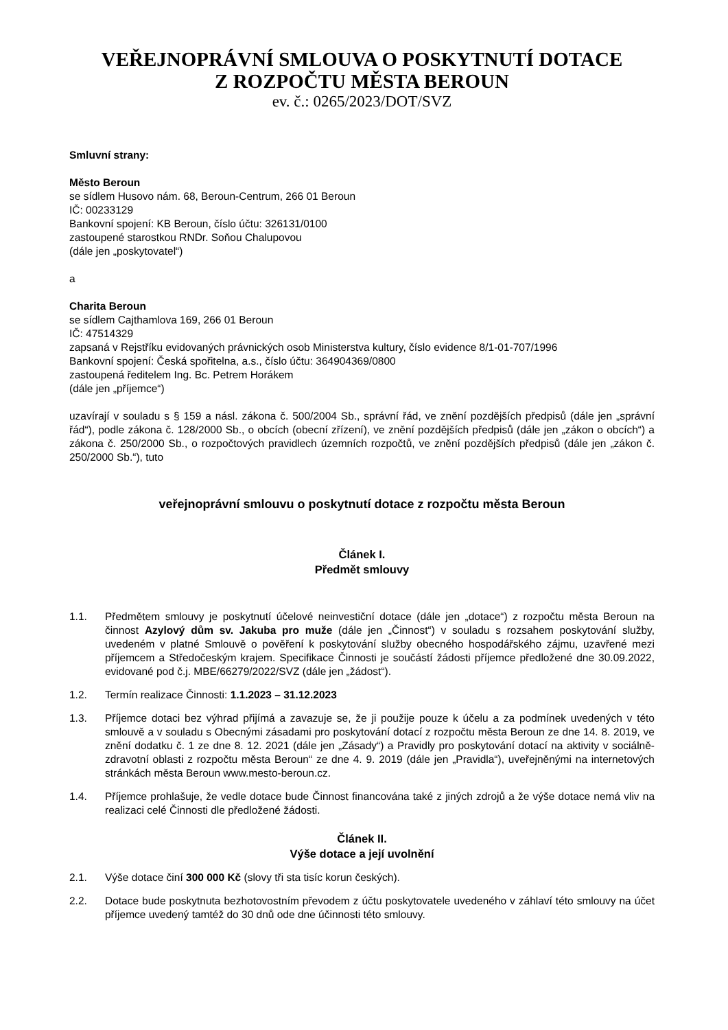VEŘEJNOPRÁVNÍ SMLOUVA O POSKYTNUTÍ DOTACE
Z ROZPOČTU MĚSTA BEROUN
ev. č.: 0265/2023/DOT/SVZ
Smluvní strany:
Město Beroun
se sídlem Husovo nám. 68, Beroun-Centrum, 266 01 Beroun
IČ: 00233129
Bankovní spojení: KB Beroun, číslo účtu: 326131/0100
zastoupené starostkou RNDr. Soňou Chalupovou
(dále jen „poskytovatel“)
a
Charita Beroun
se sídlem Cajthamlova 169, 266 01 Beroun
IČ: 47514329
zapsaná v Rejstříku evidovaných právnických osob Ministerstva kultury, číslo evidence 8/1-01-707/1996
Bankovní spojení: Česká spořitelna, a.s., číslo účtu: 364904369/0800
zastoupená ředitelem Ing. Bc. Petrem Horákem
(dále jen „příjemce“)
uzavírají v souladu s § 159 a násl. zákona č. 500/2004 Sb., správní řád, ve znění pozdějších předpisů (dále jen „správní řád“), podle zákona č. 128/2000 Sb., o obcích (obecní zřízení), ve znění pozdějších předpisů (dále jen „zákon o obcích“) a zákona č. 250/2000 Sb., o rozpočtových pravidlech územních rozpočtů, ve znění pozdějších předpisů (dále jen „zákon č. 250/2000 Sb.“), tuto
veřejnoprávní smlouvu o poskytnutí dotace z rozpočtu města Beroun
Článek I.
Předmět smlouvy
1.1. Předmětem smlouvy je poskytnutí účelové neinvestiční dotace (dále jen „dotace“) z rozpočtu města Beroun na činnost Azylový dům sv. Jakuba pro muže (dále jen „Činnost“) v souladu s rozsahem poskytování služby, uvedeném v platné Smlouvě o pověření k poskytování služby obecného hospodářského zájmu, uzavřené mezi příjemcem a Středočeským krajem. Specifikace Činnosti je součástí žádosti příjemce předložené dne 30.09.2022, evidované pod č.j. MBE/66279/2022/SVZ (dále jen „žádost“).
1.2. Termín realizace Činnosti: 1.1.2023 – 31.12.2023
1.3. Příjemce dotaci bez výhrad přijímá a zavazuje se, že ji použije pouze k účelu a za podmínek uvedených v této smlouvě a v souladu s Obecnými zásadami pro poskytování dotací z rozpočtu města Beroun ze dne 14. 8. 2019, ve znění dodatku č. 1 ze dne 8. 12. 2021 (dále jen „Zásady“) a Pravidly pro poskytování dotací na aktivity v sociálně-zdravotní oblasti z rozpočtu města Beroun“ ze dne 4. 9. 2019 (dále jen „Pravidla“), uveřejněnými na internetových stránkách města Beroun www.mesto-beroun.cz.
1.4. Příjemce prohlašuje, že vedle dotace bude Činnost financována také z jiných zdrojů a že výše dotace nemá vliv na realizaci celé Činnosti dle předložené žádosti.
Článek II.
Výše dotace a její uvolnění
2.1. Výše dotace činí 300 000 Kč (slovy tři sta tisíc korun českých).
2.2. Dotace bude poskytnuta bezhotovostním převodem z účtu poskytovatele uvedeného v záhlaví této smlouvy na účet příjemce uvedený tamtéž do 30 dnů ode dne účinnosti této smlouvy.